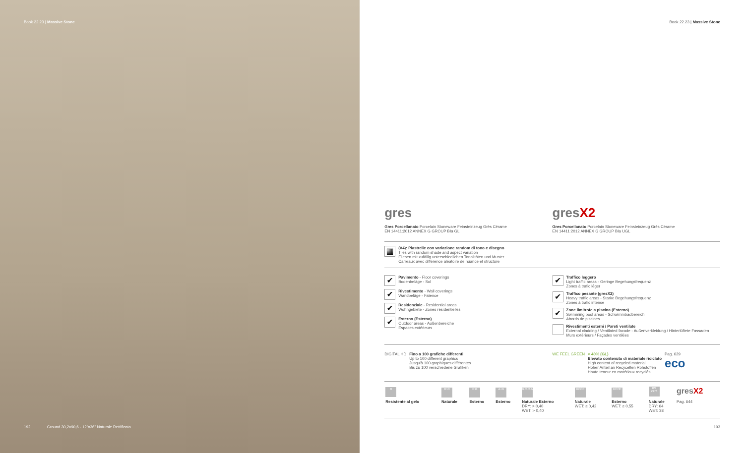Book 22.23 | Massive Stone
192 Ground 30,2x90,6 - 12"x36" Naturale Rettificato
Book 22.23 | Massive Stone
gres
Gres Porcellanato Porcelain Stoneware Feinsteinzeug Grès Cérame
EN 14411:2012 ANNEX G GROUP BIa GL
gresX2
Gres Porcellanato Porcelain Stoneware Feinsteinzeug Grès Cérame
EN 14411:2012 ANNEX G GROUP BIa UGL
▦
(V4): Piastrelle con variazione random di tono e disegno
Tiles with random shade and aspect variation
Fliesen mit zufällig unterschiedlichen Tonalitäten und Muster
Carreaux avec différence aléatoire de nuance et structure
✔
Pavimento - Floor coverings
Bodenbeläge - Sol
✔
Rivestimento - Wall coverings
Wandbeläge - Faïence
✔
Residenziale - Residential areas
Wohngebiete - Zones résidentielles
✔
Esterno (Esterno)
Outdoor areas - Außenbereiche
Espaces extérieurs
✔
Traffico leggero
Light traffic areas - Geringe Begehungsfrequenz
Zones à trafic léger
✔
Traffico pesante (gresX2)
Heavy traffic areas - Starke Begehungsfrequenz
Zones à trafic intense
✔
Zone limitrofe a piscina (Esterno)
Swimming pool areas - Schwimmbadbereich
Abords de piscines
Rivestimenti esterni / Pareti ventilate
External cladding / Ventilated facade - Außenverkleidung / Hinterlüftete Fassaden
Murs extérieurs / Façades ventilées
DIGITAL HD Fino a 100 grafiche differenti
Up to 100 different graphics
Jusqu'à 100 graphiques différentes
Bis zu 100 verschiedene Grafiken
WE FEEL GREEN > 40% (GL)
Elevato contenuto di materiale riciclato
High content of recycled material
Hoher Anteil an Recycelten Rohstoffen
Haute teneur en matériaux recyclés
Pag. 629
eco
| ❄ | R10 | R11 | A+B | B.C.R.A. | DCOF | DCOF | BS 7976 | gres X2 |
| Resistente al gelo | Naturale | Esterno | Esterno | Naturale Esterno DRY: > 0,40 WET: > 0,40 | Naturale WET: ≥ 0,42 | Esterno WET: ≥ 0,55 | Naturale DRY: 64 WET: 38 | Pag. 644 |
193